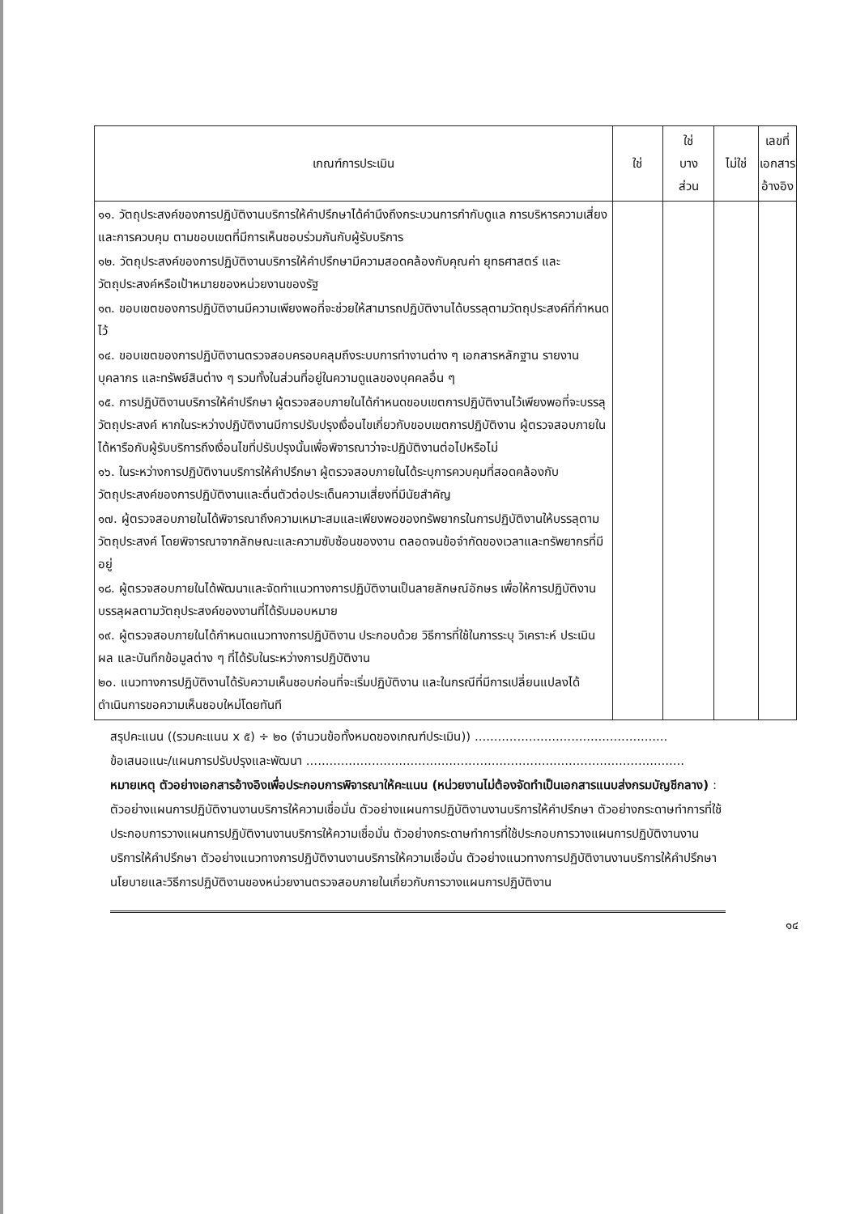| เกณฑ์การประเมิน | ใช่ | ใช่ บาง ส่วน | ไม่ใช่ | เลขที่ เอกสาร อ้างอิง |
| --- | --- | --- | --- | --- |
| ๑๑. วัตถุประสงค์ของการปฏิบัติงานบริการให้คำปรึกษาได้คำนึงถึงกระบวนการกำกับดูแล การบริหารความเสี่ยง และการควบคุม ตามขอบเขตที่มีการเห็นชอบร่วมกันกับผู้รับบริการ ๑๒. วัตถุประสงค์ของการปฏิบัติงานบริการให้คำปรึกษามีความสอดคล้องกับคุณค่า ยุทธศาสตร์ และวัตถุประสงค์หรือเป้าหมายของหน่วยงานของรัฐ ๑๓. ขอบเขตของการปฏิบัติงานมีความเพียงพอที่จะช่วยให้สามารถปฏิบัติงานได้บรรลุตามวัตถุประสงค์ที่กำหนดไว้ ๑๔. ขอบเขตของการปฏิบัติงานตรวจสอบครอบคลุมถึงระบบการทำงานต่าง ๆ เอกสารหลักฐาน รายงาน บุคลากร และทรัพย์สินต่าง ๆ รวมทั้งในส่วนที่อยู่ในความดูแลของบุคคลอื่น ๆ ๑๕. การปฏิบัติงานบริการให้คำปรึกษา ผู้ตรวจสอบภายในได้กำหนดขอบเขตการปฏิบัติงานไว้เพียงพอที่จะบรรลุวัตถุประสงค์ หากในระหว่างปฏิบัติงานมีการปรับปรุงเงื่อนไขเกี่ยวกับขอบเขตการปฏิบัติงาน ผู้ตรวจสอบภายในได้หารือกับผู้รับบริการถึงเงื่อนไขที่ปรับปรุงนั้นเพื่อพิจารณาว่าจะปฏิบัติงานต่อไปหรือไม่ ๑๖. ในระหว่างการปฏิบัติงานบริการให้คำปรึกษา ผู้ตรวจสอบภายในได้ระบุการควบคุมที่สอดคล้องกับวัตถุประสงค์ของการปฏิบัติงานและตื่นตัวต่อประเด็นความเสี่ยงที่มีนัยสำคัญ ๑๗. ผู้ตรวจสอบภายในได้พิจารณาถึงความเหมาะสมและเพียงพอของทรัพยากรในการปฏิบัติงานให้บรรลุตามวัตถุประสงค์ โดยพิจารณาจากลักษณะและความซับซ้อนของงาน ตลอดจนข้อจำกัดของเวลาและทรัพยากรที่มีอยู่ ๑๘. ผู้ตรวจสอบภายในได้พัฒนาและจัดทำแนวทางการปฏิบัติงานเป็นลายลักษณ์อักษร เพื่อให้การปฏิบัติงานบรรลุผลตามวัตถุประสงค์ของงานที่ได้รับมอบหมาย ๑๙. ผู้ตรวจสอบภายในได้กำหนดแนวทางการปฏิบัติงาน ประกอบด้วย วิธีการที่ใช้ในการระบุ วิเคราะห์ ประเมินผล และบันทึกข้อมูลต่าง ๆ ที่ได้รับในระหว่างการปฏิบัติงาน ๒๐. แนวทางการปฏิบัติงานได้รับความเห็นชอบก่อนที่จะเริ่มปฏิบัติงาน และในกรณีที่มีการเปลี่ยนแปลงได้ดำเนินการขอความเห็นชอบใหม่โดยทันที | | | | |
สรุปคะแนน ((รวมคะแนน x ๕) ÷ ๒๐ (จำนวนข้อทั้งหมดของเกณฑ์ประเมิน)) ..................................................
ข้อเสนอแนะ/แผนการปรับปรุงและพัฒนา ..................................................................................................
หมายเหตุ ตัวอย่างเอกสารอ้างอิงเพื่อประกอบการพิจารณาให้คะแนน (หน่วยงานไม่ต้องจัดทำเป็นเอกสารแนบส่งกรมบัญชีกลาง) : ตัวอย่างแผนการปฏิบัติงานงานบริการให้ความเชื่อมั่น ตัวอย่างแผนการปฏิบัติงานงานบริการให้คำปรึกษา ตัวอย่างกระดาษทำการที่ใช้ประกอบการวางแผนการปฏิบัติงานงานบริการให้ความเชื่อมั่น ตัวอย่างกระดาษทำการที่ใช้ประกอบการวางแผนการปฏิบัติงานงานบริการให้คำปรึกษา ตัวอย่างแนวทางการปฏิบัติงานงานบริการให้ความเชื่อมั่น ตัวอย่างแนวทางการปฏิบัติงานงานบริการให้คำปรึกษา นโยบายและวิธีการปฏิบัติงานของหน่วยงานตรวจสอบภายในเกี่ยวกับการวางแผนการปฏิบัติงาน
๑๔